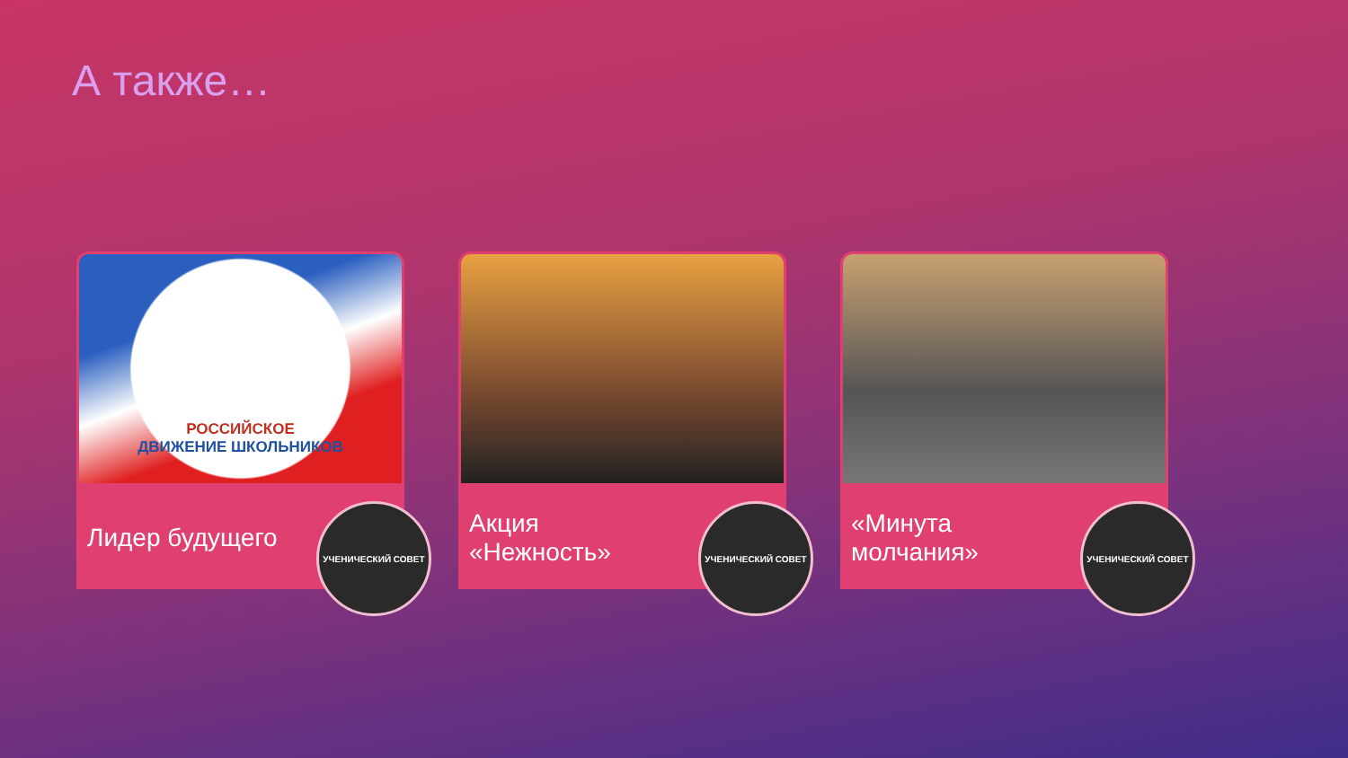А также…
РОССИЙСКОЕ
ДВИЖЕНИЕ ШКОЛЬНИКОВ
Лидер будущего
УЧЕНИЧЕСКИЙ СОВЕТ
Акция
«Нежность»
УЧЕНИЧЕСКИЙ СОВЕТ
«Минута
молчания»
УЧЕНИЧЕСКИЙ СОВЕТ